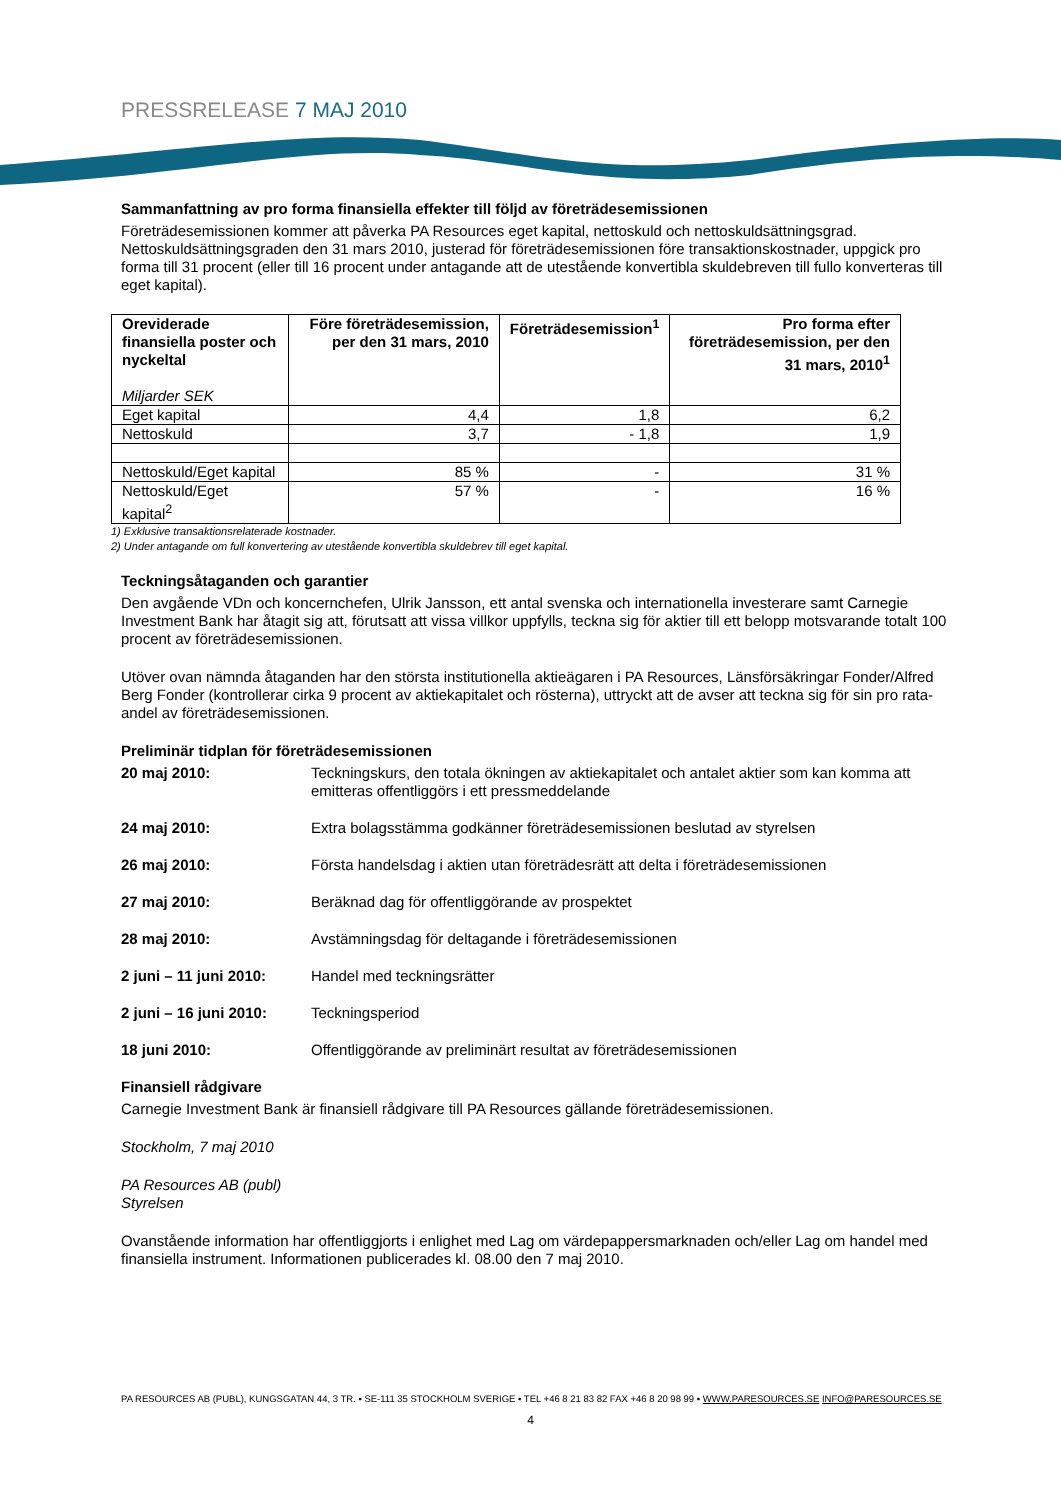PRESSRELEASE 7 MAJ 2010
Sammanfattning av pro forma finansiella effekter till följd av företrädesemissionen
Företrädesemissionen kommer att påverka PA Resources eget kapital, nettoskuld och nettoskuldsättningsgrad. Nettoskuldsättningsgraden den 31 mars 2010, justerad för företrädesemissionen före transaktionskostnader, uppgick pro forma till 31 procent (eller till 16 procent under antagande att de utestående konvertibla skuldebreven till fullo konverteras till eget kapital).
| Oreviderade finansiella poster och nyckeltal Miljarder SEK | Före företrädesemission, per den 31 mars, 2010 | Företrädesemission<sup>1</sup> | Pro forma efter företrädesemission, per den 31 mars, 2010<sup>1</sup> |
| --- | --- | --- | --- |
| Eget kapital | 4,4 | 1,8 | 6,2 |
| Nettoskuld | 3,7 | - 1,8 | 1,9 |
| Nettoskuld/Eget kapital | 85 % | - | 31 % |
| Nettoskuld/Eget kapital<sup>2</sup> | 57 % | - | 16 % |
1) Exklusive transaktionsrelaterade kostnader.
2) Under antagande om full konvertering av utestående konvertibla skuldebrev till eget kapital.
Teckningsåtaganden och garantier
Den avgående VDn och koncernchefen, Ulrik Jansson, ett antal svenska och internationella investerare samt Carnegie Investment Bank har åtagit sig att, förutsatt att vissa villkor uppfylls, teckna sig för aktier till ett belopp motsvarande totalt 100 procent av företrädesemissionen.
Utöver ovan nämnda åtaganden har den största institutionella aktieägaren i PA Resources, Länsförsäkringar Fonder/Alfred Berg Fonder (kontrollerar cirka 9 procent av aktiekapitalet och rösterna), uttryckt att de avser att teckna sig för sin pro rata-andel av företrädesemissionen.
Preliminär tidplan för företrädesemissionen
20 maj 2010: Teckningskurs, den totala ökningen av aktiekapitalet och antalet aktier som kan komma att emitteras offentliggörs i ett pressmeddelande
24 maj 2010: Extra bolagsstämma godkänner företrädesemissionen beslutad av styrelsen
26 maj 2010: Första handelsdag i aktien utan företrädesrätt att delta i företrädesemissionen
27 maj 2010: Beräknad dag för offentliggörande av prospektet
28 maj 2010: Avstämningsdag för deltagande i företrädesemissionen
2 juni – 11 juni 2010: Handel med teckningsrätter
2 juni – 16 juni 2010: Teckningsperiod
18 juni 2010: Offentliggörande av preliminärt resultat av företrädesemissionen
Finansiell rådgivare
Carnegie Investment Bank är finansiell rådgivare till PA Resources gällande företrädesemissionen.
Stockholm, 7 maj 2010
PA Resources AB (publ)
Styrelsen
Ovanstående information har offentliggjorts i enlighet med Lag om värdepappersmarknaden och/eller Lag om handel med finansiella instrument. Informationen publicerades kl. 08.00 den 7 maj 2010.
PA RESOURCES AB (PUBL), KUNGSGATAN 44, 3 TR. ▪ SE-111 35 STOCKHOLM SVERIGE ▪ TEL +46 8 21 83 82 FAX +46 8 20 98 99 ▪ WWW.PARESOURCES.SE INFO@PARESOURCES.SE
4